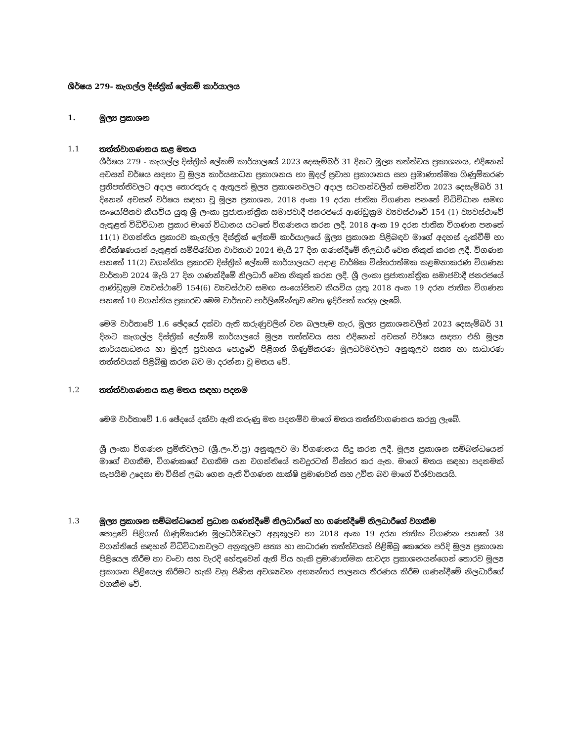ශීර්ෂය 279- කැගල්ල දිස්ත්‍රික් ලේකම් කාර්යාලය
1. මූල්‍ය ප්‍රකාශන
1.1 තත්ත්වාගණනය කළ මතය
ශීර්ෂය 279 - කැගල්ල දිස්ත්‍රික් ලේකම් කාර්යාලයේ 2023 දෙසැම්බර් 31 දිනට මූල්‍ය තත්ත්වය ප්‍රකාශනය, එදිනෙන් අවසන් වර්ෂය සඳහා වූ මූල්‍ය කාර්යසාධන ප්‍රකාශනය හා මුදල් ප්‍රවාහ ප්‍රකාශනය සහ ප්‍රමාණාත්මක ගිණුම්කරණ ප්‍රතිපත්තිවලට අදාල තොරතුරු ද ඇතුලත් මූල්‍ය ප්‍රකාශනවලට අදාල සටහන්වලින් සමන්විත 2023 දෙසැම්බර් 31 දිනෙන් අවසන් වර්ෂය සඳහා වූ මූල්‍ය ප්‍රකාශන, 2018 අංක 19 දරන ජාතික විගණන පනතේ විධිවිධාන සමඟ සංයෝජිතව කියවිය යුතු ශ්‍රී ලංකා ප්‍රජාතාන්ත්‍රික සමාජවාදී ජනරජයේ ආණ්ඩුක්‍රම ව්‍යවස්ථාවේ 154 (1) ව්‍යවස්ථාවේ ඇතුළත් විධිවිධාන ප්‍රකාර මාගේ විධානය යටතේ විගණනය කරන ලදී. 2018 අංක 19 දරන ජාතික විගණන පනතේ 11(1) වගන්තිය ප්‍රකාරව කැගල්ල දිස්ත්‍රික් ලේකම් කාර්යාලයේ මූල්‍ය ප්‍රකාශන පිළිබඳව මාගේ අදහස් දැක්වීම් හා නිරීක්ෂණයන් ඇතුළත් සම්පිණ්ඩන වාර්තාව 2024 මැයි 27 දින ගණන්දීමේ නිලධාරී වෙත නිකුත් කරන ලදී. විගණන පනතේ 11(2) වගන්තිය ප්‍රකාරව දිස්ත්‍රික් ලේකම් කාර්යාලයට අදාළ වාර්ෂික විස්තරාත්මක කළමනාකරණ විගණන වාර්තාව 2024 මැයි 27 දින ගණන්දීමේ නිලධාරී වෙත නිකුත් කරන ලදී. ශ්‍රී ලංකා ප්‍රජාතාන්ත්‍රික සමාජවාදී ජනරජයේ ආණ්ඩුක්‍රම ව්‍යවස්ථාවේ 154(6) ව්‍යවස්ථාව සමඟ සංයෝජිතව කියවිය යුතු 2018 අංක 19 දරන ජාතික විගණන පනතේ 10 වගන්තිය ප්‍රකාරව මෙම වාර්තාව පාර්ලිමේන්තුව වෙත ඉදිරිපත් කරනු ලැබේ.
මෙම වාර්තාවේ 1.6 ඡේදයේ දක්වා ඇති කරුණුවලින් වන බලපෑම හැර, මූල්‍ය ප්‍රකාශනවලින් 2023 දෙසැම්බර් 31 දිනට කැගල්ල දිස්ත්‍රික් ලේකම් කාර්යාලයේ මූල්‍ය තත්ත්වය සහ එදිනෙන් අවසන් වර්ෂය සඳහා එහි මූල්‍ය කාර්යසාධනය හා මුදල් ප්‍රවාහය පොදුවේ පිළිගත් ගිණුම්කරණ මූලධර්මවලට අනුකූලව සත්‍ය හා සාධාරණ තත්ත්වයක් පිළිබිඹු කරන බව මා දරන්නා වූ මතය වේ.
1.2 තත්ත්වාගණනය කළ මතය සඳහා පදනම
මෙම වාර්තාවේ 1.6 ඡේදයේ දක්වා ඇති කරුණු මත පදනම්ව මාගේ මතය තත්ත්වාගණනය කරනු ලැබේ.
ශ්‍රී ලංකා විගණන ප්‍රමිතිවලට (ශ්‍රී.ලං.වි.ප්‍ර) අනුකූලව මා විගණනය සිදු කරන ලදී. මූල්‍ය ප්‍රකාශන සම්බන්ධයෙන් මාගේ වගකීම, විගණකගේ වගකීම යන වගන්තියේ තවදුරටත් විස්තර කර ඇත. මාගේ මතය සඳහා පදනමක් සැපයීම උදෙසා මා විසින් ලබා ගෙන ඇති විගණන සාක්ෂි ප්‍රමාණවත් සහ උචිත බව මාගේ විශ්වාසයයි.
1.3 මූල්‍ය ප්‍රකාශන සම්බන්ධයෙන් ප්‍රධාන ගණන්දීමේ නිලධාරීගේ හා ගණන්දීමේ නිලධාරීගේ වගකීම
පොදුවේ පිළිගත් ගිණුම්කරණ මූලධර්මවලට අනුකූලව හා 2018 අංක 19 දරන ජාතික විගණන පනතේ 38 වගන්තියේ සඳහන් විධිවිධානවලට අනුකූලව සත්‍ය හා සාධාරණ තත්ත්වයක් පිළිඹිබු කෙරෙන පරිදි මූල්‍ය ප්‍රකාශන පිළියෙල කිරීම හා වංචා සහ වැරදි හේතුවෙන් ඇති විය හැකි ප්‍රමාණාත්මක සාවද්‍ය ප්‍රකාශනයන්ගෙන් තොරව මූල්‍ය ප්‍රකාශන පිළියෙල කිරීමට හැකි වනු පිණිස අවශ්‍යවන අභ්‍යන්තර පාලනය තීරණය කිරීම ගණන්දීමේ නිලධාරීගේ වගකීම වේ.